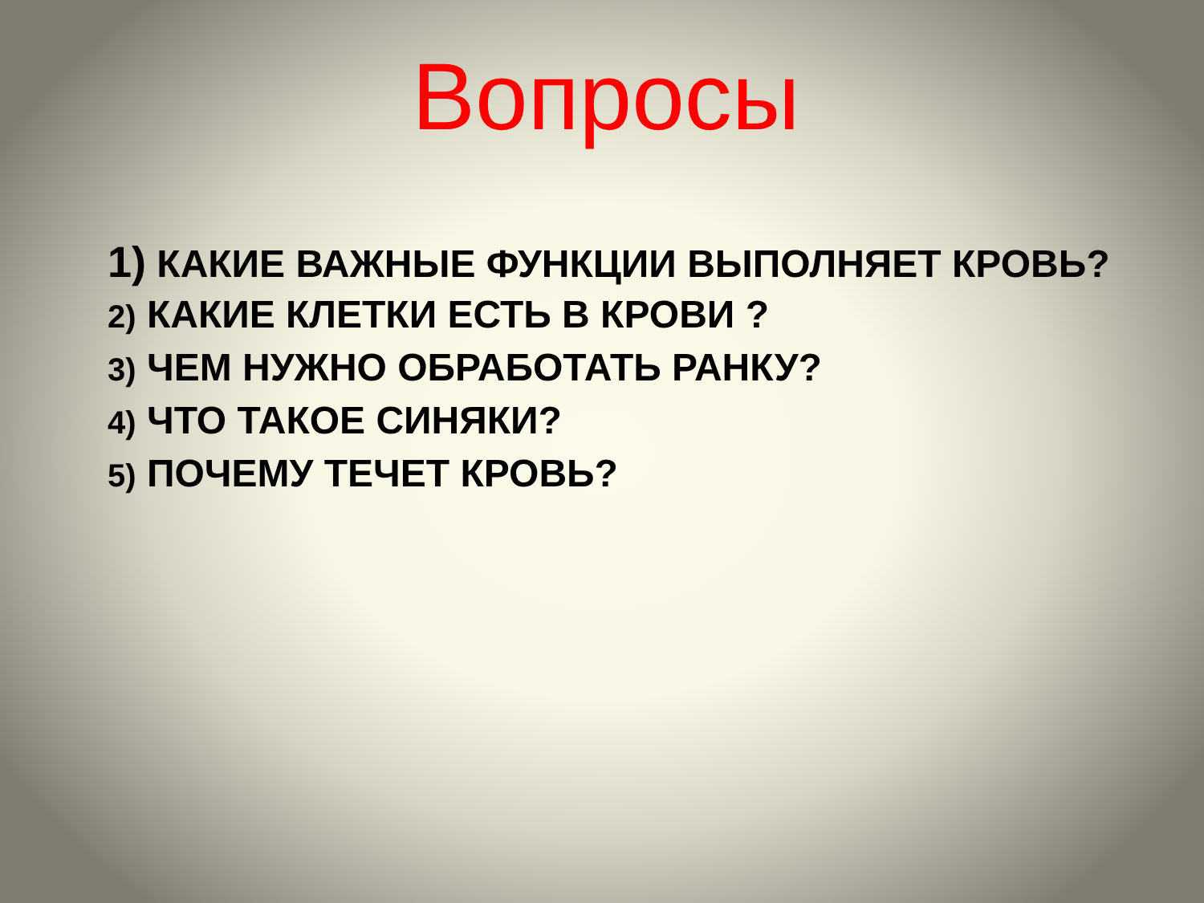Вопросы
1) КАКИЕ ВАЖНЫЕ ФУНКЦИИ ВЫПОЛНЯЕТ КРОВЬ?
2) КАКИЕ КЛЕТКИ ЕСТЬ В КРОВИ ?
3) ЧЕМ НУЖНО ОБРАБОТАТЬ РАНКУ?
4) ЧТО ТАКОЕ СИНЯКИ?
5) ПОЧЕМУ ТЕЧЕТ КРОВЬ?